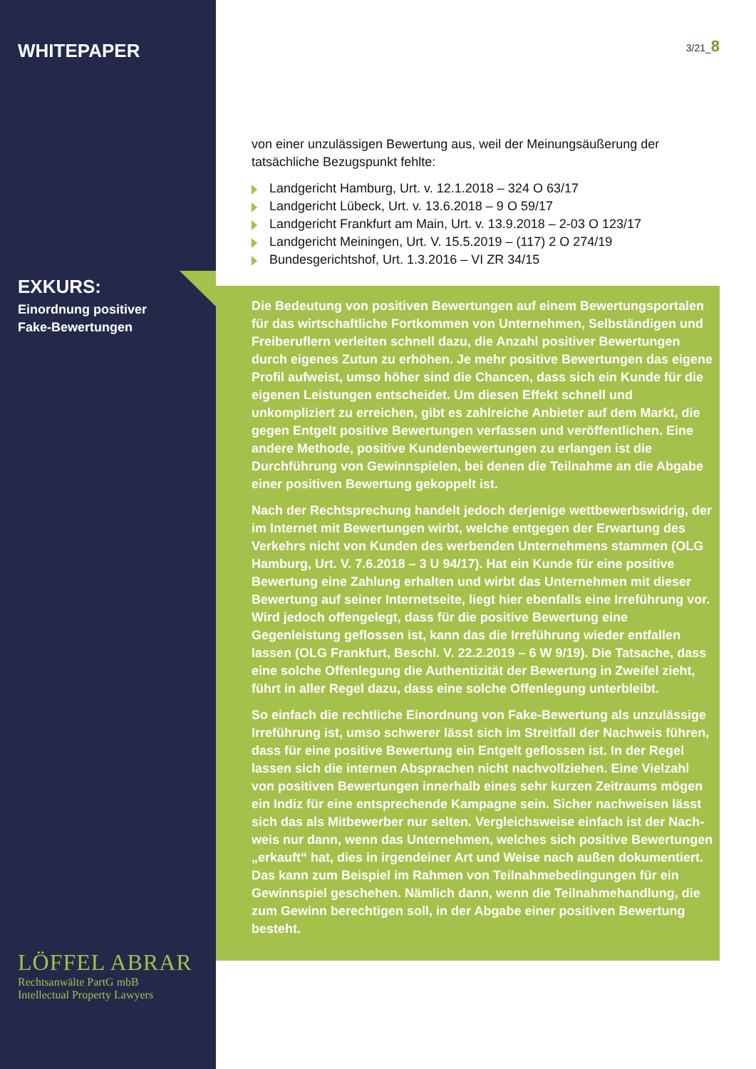WHITEPAPER
EXKURS:
Einordnung positiver
Fake-Bewertungen
LÖFFEL ABRAR
Rechtsanwälte PartG mbB
Intellectual Property Lawyers
3/21_8
von einer unzulässigen Bewertung aus, weil der Meinungsäußerung der tatsächliche Bezugspunkt fehlte:
Landgericht Hamburg, Urt. v. 12.1.2018 – 324 O 63/17
Landgericht Lübeck, Urt. v. 13.6.2018 – 9 O 59/17
Landgericht Frankfurt am Main, Urt. v. 13.9.2018 – 2-03 O 123/17
Landgericht Meiningen, Urt. V. 15.5.2019 – (117) 2 O 274/19
Bundesgerichtshof, Urt. 1.3.2016 – VI ZR 34/15
Die Bedeutung von positiven Bewertungen auf einem Bewertungs­portalen für das wirtschaftliche Fortkommen von Unternehmen, Selbständigen und Freiberuflern verleiten schnell dazu, die Anzahl positiver Bewertungen durch eigenes Zutun zu erhöhen. Je mehr positive Bewertungen das eigene Profil aufweist, umso höher sind die Chancen, dass sich ein Kunde für die eigenen Leistungen ent­scheidet. Um diesen Effekt schnell und unkompliziert zu erreichen, gibt es zahlreiche Anbieter auf dem Markt, die gegen Entgelt positive Bewertungen verfassen und veröffentlichen. Eine andere Methode, positive Kundenbewertungen zu erlangen ist die Durchführung von Gewinnspielen, bei denen die Teilnahme an die Abgabe einer positiven Bewertung gekoppelt ist.
Nach der Rechtsprechung handelt jedoch derjenige wettbewerbs­widrig, der im Internet mit Bewertungen wirbt, welche entgegen der Erwartung des Verkehrs nicht von Kunden des werbenden Unternehmens stammen (OLG Hamburg, Urt. V. 7.6.2018 – 3 U 94/17). Hat ein Kunde für eine positive Bewertung eine Zahlung erhalten und wirbt das Unternehmen mit dieser Bewertung auf seiner Inter­netseite, liegt hier ebenfalls eine Irreführung vor. Wird jedoch offen­gelegt, dass für die positive Bewertung eine Gegenleistung geflossen ist, kann das die Irreführung wieder entfallen lassen (OLG Frankfurt, Beschl. V. 22.2.2019 – 6 W 9/19). Die Tatsache, dass eine solche Offenlegung die Authentizität der Bewertung in Zweifel zieht, führt in aller Regel dazu, dass eine solche Offenlegung unterbleibt.
So einfach die rechtliche Einordnung von Fake-Bewertung als unzulässige Irreführung ist, umso schwerer lässt sich im Streitfall der Nachweis führen, dass für eine positive Bewertung ein Entgelt geflossen ist. In der Regel lassen sich die internen Absprachen nicht nachvollziehen. Eine Vielzahl von positiven Bewertungen innerhalb eines sehr kurzen Zeitraums mögen ein Indiz für eine entsprechende Kampagne sein. Sicher nachweisen lässt sich das als Mitbewerber nur selten. Vergleichsweise einfach ist der Nach­weis nur dann, wenn das Unternehmen, welches sich positive Bewertungen „erkauft“ hat, dies in irgendeiner Art und Weise nach außen dokumentiert. Das kann zum Beispiel im Rahmen von Teil­nahmebedingungen für ein Gewinnspiel geschehen. Nämlich dann, wenn die Teilnahmehandlung, die zum Gewinn berechtigen soll, in der Abgabe einer positiven Bewertung besteht.